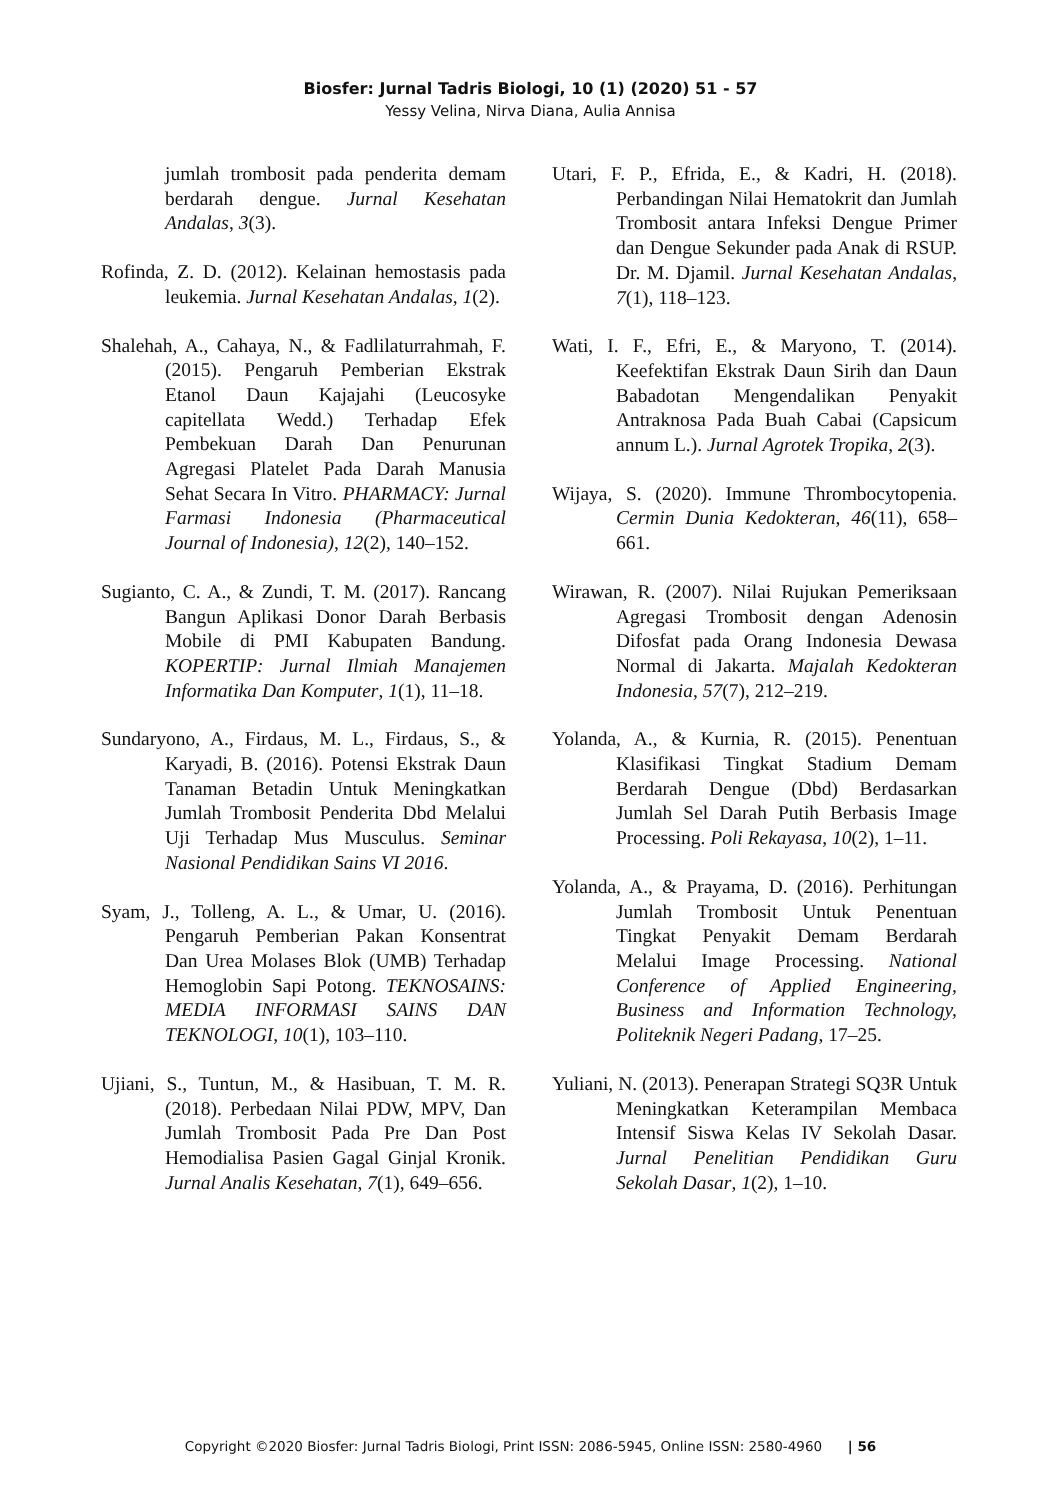Biosfer: Jurnal Tadris Biologi, 10 (1) (2020) 51 - 57
Yessy Velina, Nirva Diana, Aulia Annisa
jumlah trombosit pada penderita demam berdarah dengue. Jurnal Kesehatan Andalas, 3(3).
Rofinda, Z. D. (2012). Kelainan hemostasis pada leukemia. Jurnal Kesehatan Andalas, 1(2).
Shalehah, A., Cahaya, N., & Fadlilaturrahmah, F. (2015). Pengaruh Pemberian Ekstrak Etanol Daun Kajajahi (Leucosyke capitellata Wedd.) Terhadap Efek Pembekuan Darah Dan Penurunan Agregasi Platelet Pada Darah Manusia Sehat Secara In Vitro. PHARMACY: Jurnal Farmasi Indonesia (Pharmaceutical Journal of Indonesia), 12(2), 140–152.
Sugianto, C. A., & Zundi, T. M. (2017). Rancang Bangun Aplikasi Donor Darah Berbasis Mobile di PMI Kabupaten Bandung. KOPERTIP: Jurnal Ilmiah Manajemen Informatika Dan Komputer, 1(1), 11–18.
Sundaryono, A., Firdaus, M. L., Firdaus, S., & Karyadi, B. (2016). Potensi Ekstrak Daun Tanaman Betadin Untuk Meningkatkan Jumlah Trombosit Penderita Dbd Melalui Uji Terhadap Mus Musculus. Seminar Nasional Pendidikan Sains VI 2016.
Syam, J., Tolleng, A. L., & Umar, U. (2016). Pengaruh Pemberian Pakan Konsentrat Dan Urea Molases Blok (UMB) Terhadap Hemoglobin Sapi Potong. TEKNOSAINS: MEDIA INFORMASI SAINS DAN TEKNOLOGI, 10(1), 103–110.
Ujiani, S., Tuntun, M., & Hasibuan, T. M. R. (2018). Perbedaan Nilai PDW, MPV, Dan Jumlah Trombosit Pada Pre Dan Post Hemodialisa Pasien Gagal Ginjal Kronik. Jurnal Analis Kesehatan, 7(1), 649–656.
Utari, F. P., Efrida, E., & Kadri, H. (2018). Perbandingan Nilai Hematokrit dan Jumlah Trombosit antara Infeksi Dengue Primer dan Dengue Sekunder pada Anak di RSUP. Dr. M. Djamil. Jurnal Kesehatan Andalas, 7(1), 118–123.
Wati, I. F., Efri, E., & Maryono, T. (2014). Keefektifan Ekstrak Daun Sirih dan Daun Babadotan Mengendalikan Penyakit Antraknosa Pada Buah Cabai (Capsicum annum L.). Jurnal Agrotek Tropika, 2(3).
Wijaya, S. (2020). Immune Thrombocytopenia. Cermin Dunia Kedokteran, 46(11), 658–661.
Wirawan, R. (2007). Nilai Rujukan Pemeriksaan Agregasi Trombosit dengan Adenosin Difosfat pada Orang Indonesia Dewasa Normal di Jakarta. Majalah Kedokteran Indonesia, 57(7), 212–219.
Yolanda, A., & Kurnia, R. (2015). Penentuan Klasifikasi Tingkat Stadium Demam Berdarah Dengue (Dbd) Berdasarkan Jumlah Sel Darah Putih Berbasis Image Processing. Poli Rekayasa, 10(2), 1–11.
Yolanda, A., & Prayama, D. (2016). Perhitungan Jumlah Trombosit Untuk Penentuan Tingkat Penyakit Demam Berdarah Melalui Image Processing. National Conference of Applied Engineering, Business and Information Technology, Politeknik Negeri Padang, 17–25.
Yuliani, N. (2013). Penerapan Strategi SQ3R Untuk Meningkatkan Keterampilan Membaca Intensif Siswa Kelas IV Sekolah Dasar. Jurnal Penelitian Pendidikan Guru Sekolah Dasar, 1(2), 1–10.
Copyright ©2020 Biosfer: Jurnal Tadris Biologi, Print ISSN: 2086-5945, Online ISSN: 2580-4960 | 56